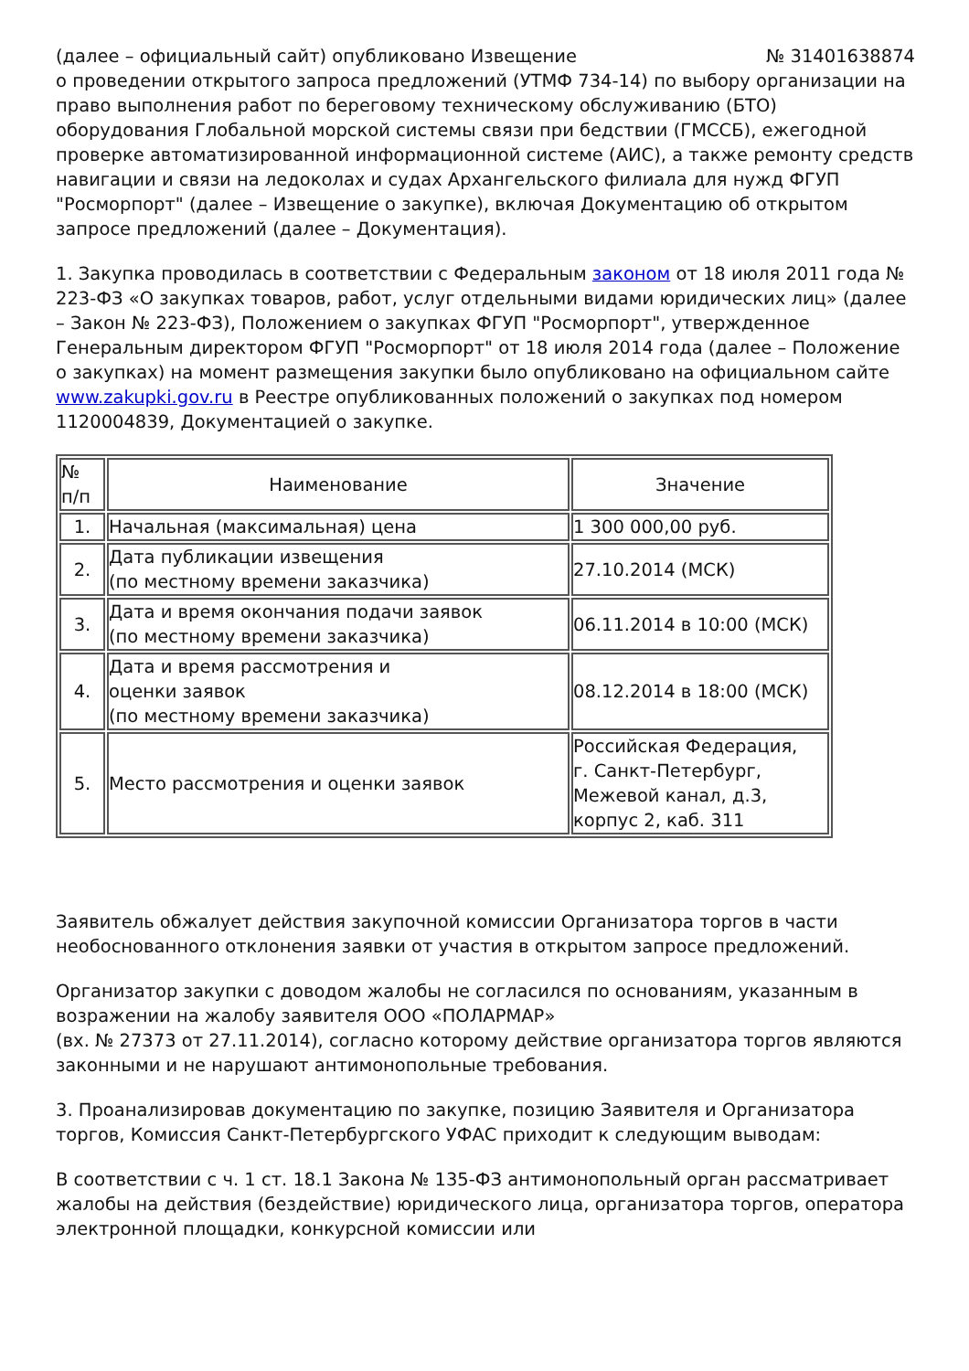(далее – официальный сайт) опубликовано Извещение № 31401638874
о проведении открытого запроса предложений (УТМФ 734-14) по выбору организации на право выполнения работ по береговому техническому обслуживанию (БТО) оборудования Глобальной морской системы связи при бедствии (ГМССБ), ежегодной проверке автоматизированной информационной системе (АИС), а также ремонту средств навигации и связи на ледоколах и судах Архангельского филиала для нужд ФГУП "Росморпорт" (далее – Извещение о закупке), включая Документацию об открытом запросе предложений (далее – Документация).
1. Закупка проводилась в соответствии с Федеральным законом от 18 июля 2011 года № 223-ФЗ «О закупках товаров, работ, услуг отдельными видами юридических лиц» (далее – Закон № 223-ФЗ), Положением о закупках ФГУП "Росморпорт", утвержденное Генеральным директором ФГУП "Росморпорт" от 18 июля 2014 года (далее – Положение о закупках) на момент размещения закупки было опубликовано на официальном сайте www.zakupki.gov.ru в Реестре опубликованных положений о закупках под номером 1120004839, Документацией о закупке.
| № п/п | Наименование | Значение |
| --- | --- | --- |
| 1. | Начальная (максимальная) цена | 1 300 000,00 руб. |
| 2. | Дата публикации извещения (по местному времени заказчика) | 27.10.2014 (МСК) |
| 3. | Дата и время окончания подачи заявок (по местному времени заказчика) | 06.11.2014 в 10:00 (МСК) |
| 4. | Дата и время рассмотрения и оценки заявок (по местному времени заказчика) | 08.12.2014 в 18:00 (МСК) |
| 5. | Место рассмотрения и оценки заявок | Российская Федерация, г. Санкт-Петербург, Межевой канал, д.3, корпус 2, каб. 311 |
Заявитель обжалует действия закупочной комиссии Организатора торгов в части необоснованного отклонения заявки от участия в открытом запросе предложений.
Организатор закупки с доводом жалобы не согласился по основаниям, указанным в возражении на жалобу заявителя ООО «ПОЛАРМАР»
(вх. № 27373 от 27.11.2014), согласно которому действие организатора торгов являются законными и не нарушают антимонопольные требования.
3. Проанализировав документацию по закупке, позицию Заявителя и Организатора торгов, Комиссия Санкт-Петербургского УФАС приходит к следующим выводам:
В соответствии с ч. 1 ст. 18.1 Закона № 135-ФЗ антимонопольный орган рассматривает жалобы на действия (бездействие) юридического лица, организатора торгов, оператора электронной площадки, конкурсной комиссии или